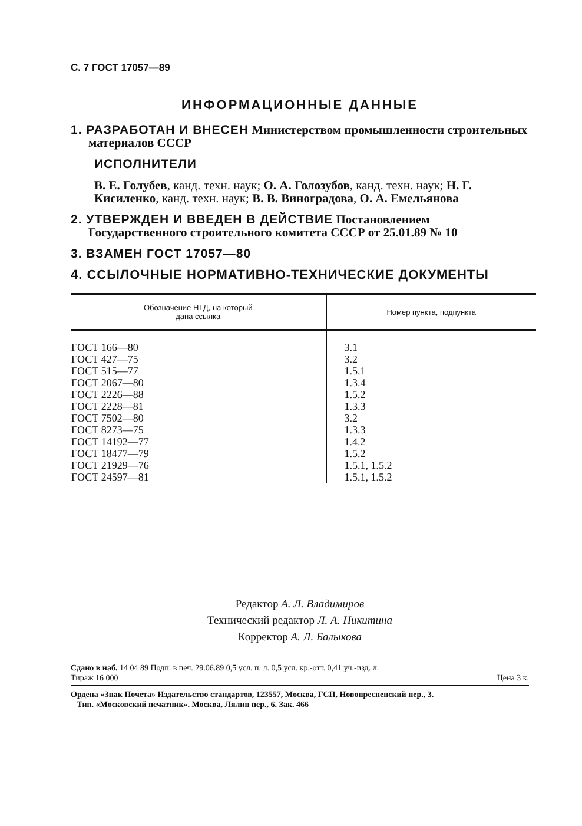С. 7 ГОСТ 17057—89
ИНФОРМАЦИОННЫЕ ДАННЫЕ
1. РАЗРАБОТАН И ВНЕСЕН Министерством промышленности строительных материалов СССР
ИСПОЛНИТЕЛИ
В. Е. Голубев, канд. техн. наук; О. А. Голозубов, канд. техн. наук; Н. Г. Кисиленко, канд. техн. наук; В. В. Виноградова, О. А. Емельянова
2. УТВЕРЖДЕН И ВВЕДЕН В ДЕЙСТВИЕ Постановлением Государственного строительного комитета СССР от 25.01.89 № 10
3. ВЗАМЕН ГОСТ 17057—80
4. ССЫЛОЧНЫЕ НОРМАТИВНО-ТЕХНИЧЕСКИЕ ДОКУМЕНТЫ
| Обозначение НТД, на который дана ссылка | Номер пункта, подпункта |
| --- | --- |
| ГОСТ 166—80 ГОСТ 427—75 ГОСТ 515—77 ГОСТ 2067—80 ГОСТ 2226—88 ГОСТ 2228—81 ГОСТ 7502—80 ГОСТ 8273—75 ГОСТ 14192—77 ГОСТ 18477—79 ГОСТ 21929—76 ГОСТ 24597—81 | 3.1 3.2 1.5.1 1.3.4 1.5.2 1.3.3 3.2 1.3.3 1.4.2 1.5.2 1.5.1, 1.5.2 1.5.1, 1.5.2 |
Редактор А. Л. Владимиров
Технический редактор Л. А. Никитина
Корректор А. Л. Балыкова
Сдано в наб. 14 04 89 Подп. в печ. 29.06.89 0,5 усл. п. л. 0,5 усл. кр.-отт. 0,41 уч.-изд. л.
Тираж 16 000 Цена 3 к.
Ордена «Знак Почета» Издательство стандартов, 123557, Москва, ГСП, Новопресненский пер., 3.
Тип. «Московский печатник». Москва, Лялин пер., 6. Зак. 466